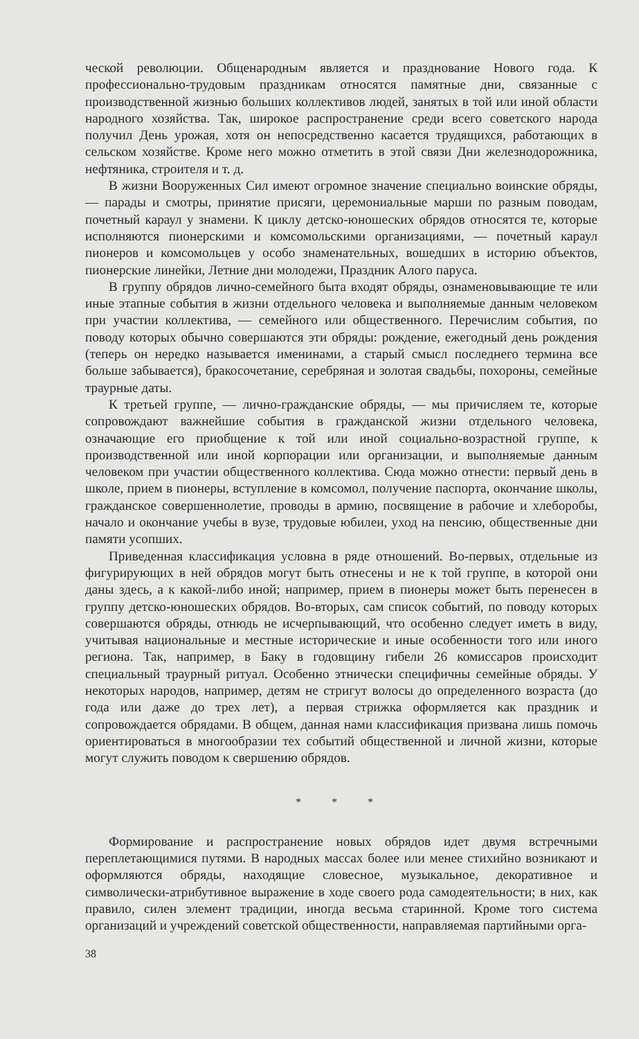ческой революции. Общенародным является и празднование Нового года. К профессионально-трудовым праздникам относятся памятные дни, связанные с производственной жизнью больших коллективов людей, занятых в той или иной области народного хозяйства. Так, широкое распространение среди всего советского народа получил День урожая, хотя он непосредственно касается трудящихся, работающих в сельском хозяйстве. Кроме него можно отметить в этой связи Дни железнодорожника, нефтяника, строителя и т. д.
В жизни Вооруженных Сил имеют огромное значение специально воинские обряды,— парады и смотры, принятие присяги, церемониальные марши по разным поводам, почетный караул у знамени. К циклу детско-юношеских обрядов относятся те, которые исполняются пионерскими и комсомольскими организациями, — почетный караул пионеров и комсомольцев у особо знаменательных, вошедших в историю объектов, пионерские линейки, Летние дни молодежи, Праздник Алого паруса.
В группу обрядов лично-семейного быта входят обряды, ознаменовывающие те или иные этапные события в жизни отдельного человека и выполняемые данным человеком при участии коллектива, — семейного или общественного. Перечислим события, по поводу которых обычно совершаются эти обряды: рождение, ежегодный день рождения (теперь он нередко называется именинами, а старый смысл последнего термина все больше забывается), бракосочетание, серебряная и золотая свадьбы, похороны, семейные траурные даты.
К третьей группе, — лично-гражданские обряды, — мы причисляем те, которые сопровождают важнейшие события в гражданской жизни отдельного человека, означающие его приобщение к той или иной социально-возрастной группе, к производственной или иной корпорации или организации, и выполняемые данным человеком при участии общественного коллектива. Сюда можно отнести: первый день в школе, прием в пионеры, вступление в комсомол, получение паспорта, окончание школы, гражданское совершеннолетие, проводы в армию, посвящение в рабочие и хлеборобы, начало и окончание учебы в вузе, трудовые юбилеи, уход на пенсию, общественные дни памяти усопших.
Приведенная классификация условна в ряде отношений. Во-первых, отдельные из фигурирующих в ней обрядов могут быть отнесены и не к той группе, в которой они даны здесь, а к какой-либо иной; например, прием в пионеры может быть перенесен в группу детско-юношеских обрядов. Во-вторых, сам список событий, по поводу которых совершаются обряды, отнюдь не исчерпывающий, что особенно следует иметь в виду, учитывая национальные и местные исторические и иные особенности того или иного региона. Так, например, в Баку в годовщину гибели 26 комиссаров происходит специальный траурный ритуал. Особенно этнически специфичны семейные обряды. У некоторых народов, например, детям не стригут волосы до определенного возраста (до года или даже до трех лет), а первая стрижка оформляется как праздник и сопровождается обрядами. В общем, данная нами классификация призвана лишь помочь ориентироваться в многообразии тех событий общественной и личной жизни, которые могут служить поводом к свершению обрядов.
* * *
Формирование и распространение новых обрядов идет двумя встречными переплетающимися путями. В народных массах более или менее стихийно возникают и оформляются обряды, находящие словесное, музыкальное, декоративное и символически-атрибутивное выражение в ходе своего рода самодеятельности; в них, как правило, силен элемент традиции, иногда весьма старинной. Кроме того система организаций и учреждений советской общественности, направляемая партийными орга-
38